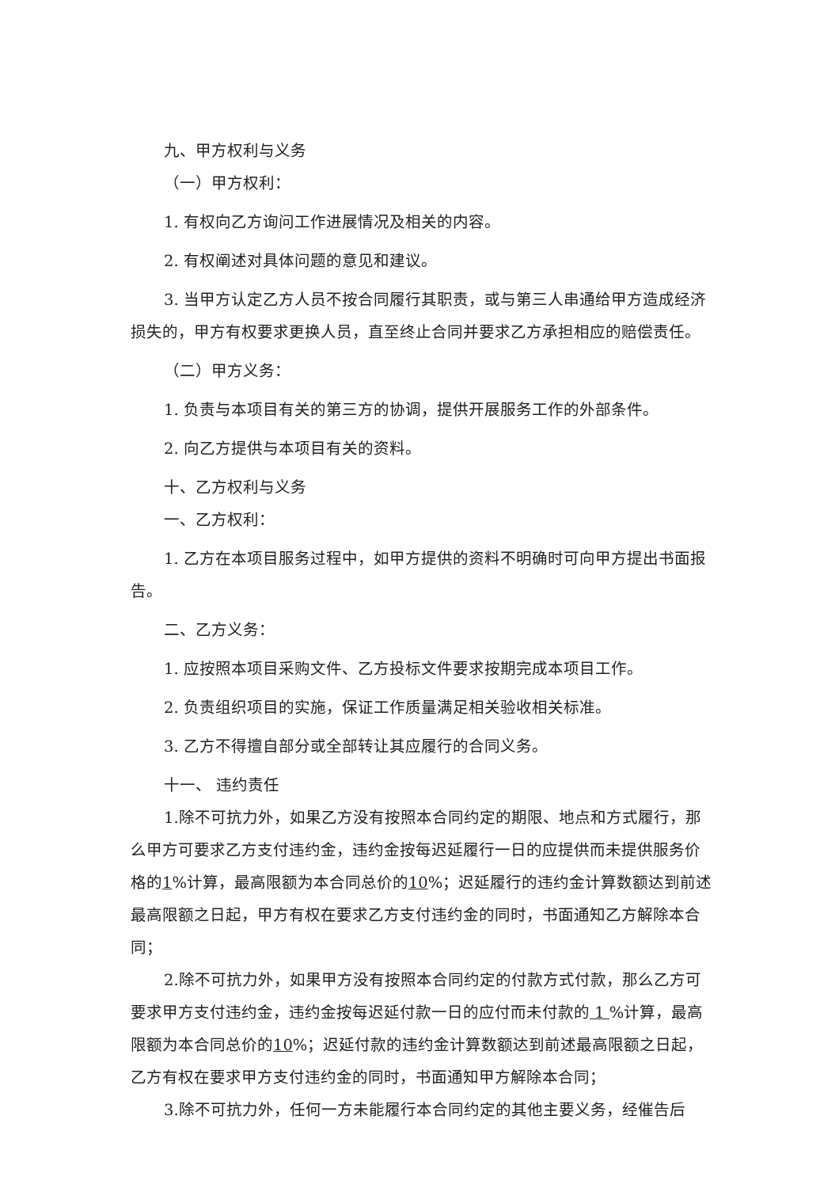九、甲方权利与义务
（一）甲方权利：
1. 有权向乙方询问工作进展情况及相关的内容。
2. 有权阐述对具体问题的意见和建议。
3. 当甲方认定乙方人员不按合同履行其职责，或与第三人串通给甲方造成经济损失的，甲方有权要求更换人员，直至终止合同并要求乙方承担相应的赔偿责任。
（二）甲方义务：
1. 负责与本项目有关的第三方的协调，提供开展服务工作的外部条件。
2. 向乙方提供与本项目有关的资料。
十、乙方权利与义务
一、乙方权利：
1. 乙方在本项目服务过程中，如甲方提供的资料不明确时可向甲方提出书面报告。
二、乙方义务：
1. 应按照本项目采购文件、乙方投标文件要求按期完成本项目工作。
2. 负责组织项目的实施，保证工作质量满足相关验收相关标准。
3. 乙方不得擅自部分或全部转让其应履行的合同义务。
十一、 违约责任
1.除不可抗力外，如果乙方没有按照本合同约定的期限、地点和方式履行，那么甲方可要求乙方支付违约金，违约金按每迟延履行一日的应提供而未提供服务价格的1%计算，最高限额为本合同总价的10%；迟延履行的违约金计算数额达到前述最高限额之日起，甲方有权在要求乙方支付违约金的同时，书面通知乙方解除本合同；
2.除不可抗力外，如果甲方没有按照本合同约定的付款方式付款，那么乙方可要求甲方支付违约金，违约金按每迟延付款一日的应付而未付款的 1 %计算，最高限额为本合同总价的10%；迟延付款的违约金计算数额达到前述最高限额之日起，乙方有权在要求甲方支付违约金的同时，书面通知甲方解除本合同；
3.除不可抗力外，任何一方未能履行本合同约定的其他主要义务，经催告后